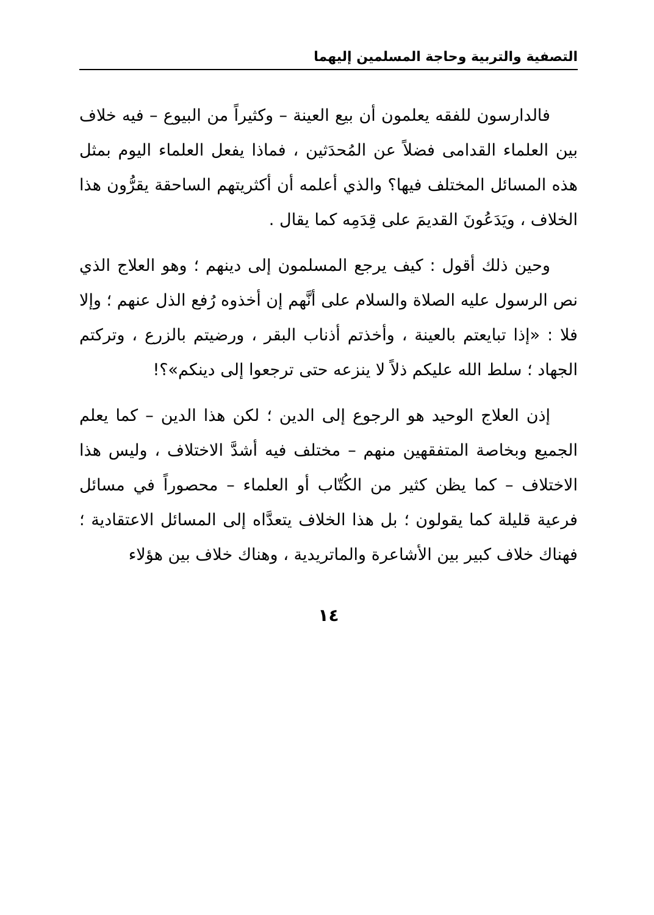التصفية والتربية وحاجة المسلمين إليهما
فالدارسون للفقه يعلمون أن بيع العينة – وكثيراً من البيوع – فيه خلاف بين العلماء القدامى فضلاً عن المُحدَثين ، فماذا يفعل العلماء اليوم بمثل هذه المسائل المختلف فيها؟ والذي أعلمه أن أكثريتهم الساحقة يقرُّون هذا الخلاف ، ويَدَعُونَ القديمَ على قِدَمِه كما يقال .
وحين ذلك أقول : كيف يرجع المسلمون إلى دينهم ؛ وهو العلاج الذي نص الرسول عليه الصلاة والسلام على أنَّهم إن أخذوه رُفع الذل عنهم ؛ وإلا فلا : «إذا تبايعتم بالعينة ، وأخذتم أذناب البقر ، ورضيتم بالزرع ، وتركتم الجهاد ؛ سلط الله عليكم ذلاً لا ينزعه حتى ترجعوا إلى دينكم»؟!
إذن العلاج الوحيد هو الرجوع إلى الدين ؛ لكن هذا الدين – كما يعلم الجميع وبخاصة المتفقهين منهم – مختلف فيه أشدَّ الاختلاف ، وليس هذا الاختلاف – كما يظن كثير من الكُتّاب أو العلماء – محصوراً في مسائل فرعية قليلة كما يقولون ؛ بل هذا الخلاف يتعدَّاه إلى المسائل الاعتقادية ؛ فهناك خلاف كبير بين الأشاعرة والماتريدية ، وهناك خلاف بين هؤلاء
١٤